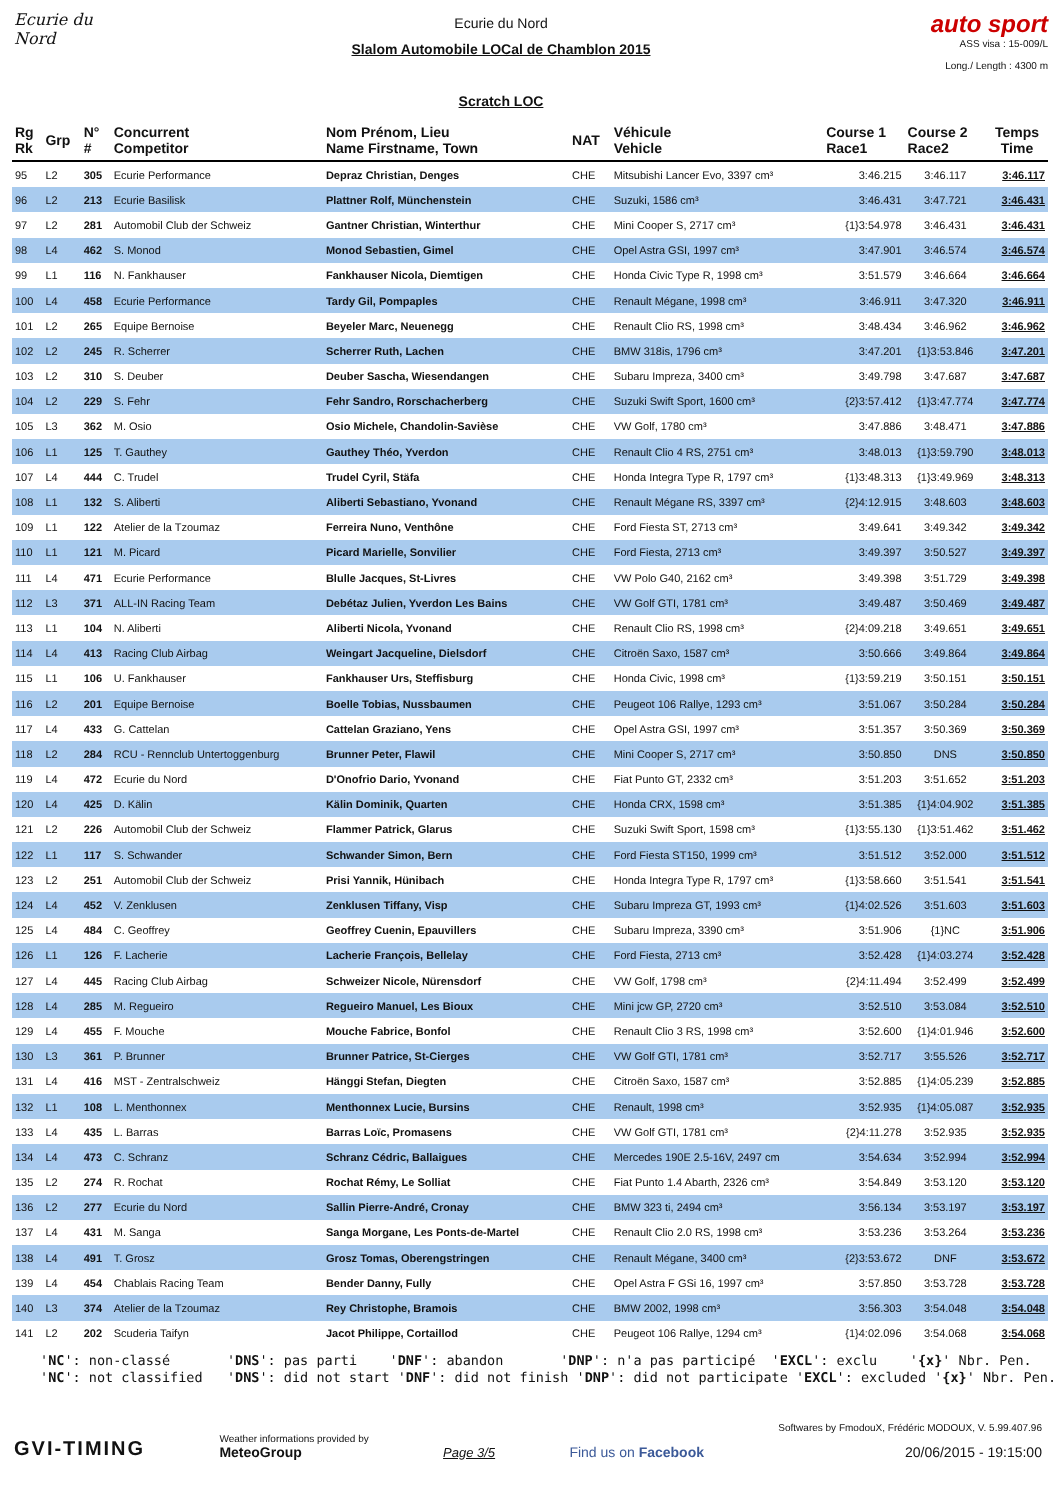Ecurie du Nord
Ecurie du Nord
Slalom Automobile LOCal de Chamblon 2015
Scratch LOC
auto sport
ASS visa : 15-009/L
Long./ Length : 4300 m
| Rg Rk | Grp | N° # | Concurrent Competitor | Nom Prénom, Lieu Name Firstname, Town | NAT | Véhicule Vehicle | Course 1 Race1 | Course 2 Race2 | Temps Time |
| --- | --- | --- | --- | --- | --- | --- | --- | --- | --- |
| 95 | L2 | 305 | Ecurie Performance | Depraz Christian, Denges | CHE | Mitsubishi Lancer Evo, 3397 cm³ | 3:46.215 | 3:46.117 | 3:46.117 |
| 96 | L2 | 213 | Ecurie Basilisk | Plattner Rolf, Münchenstein | CHE | Suzuki, 1586 cm³ | 3:46.431 | 3:47.721 | 3:46.431 |
| 97 | L2 | 281 | Automobil Club der Schweiz | Gantner Christian, Winterthur | CHE | Mini Cooper S, 2717 cm³ | {1}3:54.978 | 3:46.431 | 3:46.431 |
| 98 | L4 | 462 | S. Monod | Monod Sebastien, Gimel | CHE | Opel Astra GSI, 1997 cm³ | 3:47.901 | 3:46.574 | 3:46.574 |
| 99 | L1 | 116 | N. Fankhauser | Fankhauser Nicola, Diemtigen | CHE | Honda Civic Type R, 1998 cm³ | 3:51.579 | 3:46.664 | 3:46.664 |
| 100 | L4 | 458 | Ecurie Performance | Tardy Gil, Pompaples | CHE | Renault Mégane, 1998 cm³ | 3:46.911 | 3:47.320 | 3:46.911 |
| 101 | L2 | 265 | Equipe Bernoise | Beyeler Marc, Neuenegg | CHE | Renault Clio RS, 1998 cm³ | 3:48.434 | 3:46.962 | 3:46.962 |
| 102 | L2 | 245 | R. Scherrer | Scherrer Ruth, Lachen | CHE | BMW 318is, 1796 cm³ | 3:47.201 | {1}3:53.846 | 3:47.201 |
| 103 | L2 | 310 | S. Deuber | Deuber Sascha, Wiesendangen | CHE | Subaru Impreza, 3400 cm³ | 3:49.798 | 3:47.687 | 3:47.687 |
| 104 | L2 | 229 | S. Fehr | Fehr Sandro, Rorschacherberg | CHE | Suzuki Swift Sport, 1600 cm³ | {2}3:57.412 | {1}3:47.774 | 3:47.774 |
| 105 | L3 | 362 | M. Osio | Osio Michele, Chandolin-Savièse | CHE | VW Golf, 1780 cm³ | 3:47.886 | 3:48.471 | 3:47.886 |
| 106 | L1 | 125 | T. Gauthey | Gauthey Théo, Yverdon | CHE | Renault Clio 4 RS, 2751 cm³ | 3:48.013 | {1}3:59.790 | 3:48.013 |
| 107 | L4 | 444 | C. Trudel | Trudel Cyril, Stäfa | CHE | Honda Integra Type R, 1797 cm³ | {1}3:48.313 | {1}3:49.969 | 3:48.313 |
| 108 | L1 | 132 | S. Aliberti | Aliberti Sebastiano, Yvonand | CHE | Renault Mégane RS, 3397 cm³ | {2}4:12.915 | 3:48.603 | 3:48.603 |
| 109 | L1 | 122 | Atelier de la Tzoumaz | Ferreira Nuno, Venthône | CHE | Ford Fiesta ST, 2713 cm³ | 3:49.641 | 3:49.342 | 3:49.342 |
| 110 | L1 | 121 | M. Picard | Picard Marielle, Sonvilier | CHE | Ford Fiesta, 2713 cm³ | 3:49.397 | 3:50.527 | 3:49.397 |
| 111 | L4 | 471 | Ecurie Performance | Blulle Jacques, St-Livres | CHE | VW Polo G40, 2162 cm³ | 3:49.398 | 3:51.729 | 3:49.398 |
| 112 | L3 | 371 | ALL-IN Racing Team | Debétaz Julien, Yverdon Les Bains | CHE | VW Golf GTI, 1781 cm³ | 3:49.487 | 3:50.469 | 3:49.487 |
| 113 | L1 | 104 | N. Aliberti | Aliberti Nicola, Yvonand | CHE | Renault Clio RS, 1998 cm³ | {2}4:09.218 | 3:49.651 | 3:49.651 |
| 114 | L4 | 413 | Racing Club Airbag | Weingart Jacqueline, Dielsdorf | CHE | Citroën Saxo, 1587 cm³ | 3:50.666 | 3:49.864 | 3:49.864 |
| 115 | L1 | 106 | U. Fankhauser | Fankhauser Urs, Steffisburg | CHE | Honda Civic, 1998 cm³ | {1}3:59.219 | 3:50.151 | 3:50.151 |
| 116 | L2 | 201 | Equipe Bernoise | Boelle Tobias, Nussbaumen | CHE | Peugeot 106 Rallye, 1293 cm³ | 3:51.067 | 3:50.284 | 3:50.284 |
| 117 | L4 | 433 | G. Cattelan | Cattelan Graziano, Yens | CHE | Opel Astra GSI, 1997 cm³ | 3:51.357 | 3:50.369 | 3:50.369 |
| 118 | L2 | 284 | RCU - Rennclub Untertoggenburg | Brunner Peter, Flawil | CHE | Mini Cooper S, 2717 cm³ | 3:50.850 | DNS | 3:50.850 |
| 119 | L4 | 472 | Ecurie du Nord | D'Onofrio Dario, Yvonand | CHE | Fiat Punto GT, 2332 cm³ | 3:51.203 | 3:51.652 | 3:51.203 |
| 120 | L4 | 425 | D. Kälin | Kälin Dominik, Quarten | CHE | Honda CRX, 1598 cm³ | 3:51.385 | {1}4:04.902 | 3:51.385 |
| 121 | L2 | 226 | Automobil Club der Schweiz | Flammer Patrick, Glarus | CHE | Suzuki Swift Sport, 1598 cm³ | {1}3:55.130 | {1}3:51.462 | 3:51.462 |
| 122 | L1 | 117 | S. Schwander | Schwander Simon, Bern | CHE | Ford Fiesta ST150, 1999 cm³ | 3:51.512 | 3:52.000 | 3:51.512 |
| 123 | L2 | 251 | Automobil Club der Schweiz | Prisi Yannik, Hünibach | CHE | Honda Integra Type R, 1797 cm³ | {1}3:58.660 | 3:51.541 | 3:51.541 |
| 124 | L4 | 452 | V. Zenklusen | Zenklusen Tiffany, Visp | CHE | Subaru Impreza GT, 1993 cm³ | {1}4:02.526 | 3:51.603 | 3:51.603 |
| 125 | L4 | 484 | C. Geoffrey | Geoffrey Cuenin, Epauvillers | CHE | Subaru Impreza, 3390 cm³ | 3:51.906 | {1}NC | 3:51.906 |
| 126 | L1 | 126 | F. Lacherie | Lacherie François, Bellelay | CHE | Ford Fiesta, 2713 cm³ | 3:52.428 | {1}4:03.274 | 3:52.428 |
| 127 | L4 | 445 | Racing Club Airbag | Schweizer Nicole, Nürensdorf | CHE | VW Golf, 1798 cm³ | {2}4:11.494 | 3:52.499 | 3:52.499 |
| 128 | L4 | 285 | M. Regueiro | Regueiro Manuel, Les Bioux | CHE | Mini jcw GP, 2720 cm³ | 3:52.510 | 3:53.084 | 3:52.510 |
| 129 | L4 | 455 | F. Mouche | Mouche Fabrice, Bonfol | CHE | Renault Clio 3 RS, 1998 cm³ | 3:52.600 | {1}4:01.946 | 3:52.600 |
| 130 | L3 | 361 | P. Brunner | Brunner Patrice, St-Cierges | CHE | VW Golf GTI, 1781 cm³ | 3:52.717 | 3:55.526 | 3:52.717 |
| 131 | L4 | 416 | MST - Zentralschweiz | Hänggi Stefan, Diegten | CHE | Citroën Saxo, 1587 cm³ | 3:52.885 | {1}4:05.239 | 3:52.885 |
| 132 | L1 | 108 | L. Menthonnex | Menthonnex Lucie, Bursins | CHE | Renault, 1998 cm³ | 3:52.935 | {1}4:05.087 | 3:52.935 |
| 133 | L4 | 435 | L. Barras | Barras Loïc, Promasens | CHE | VW Golf GTI, 1781 cm³ | {2}4:11.278 | 3:52.935 | 3:52.935 |
| 134 | L4 | 473 | C. Schranz | Schranz Cédric, Ballaigues | CHE | Mercedes 190E 2.5-16V, 2497 cm | 3:54.634 | 3:52.994 | 3:52.994 |
| 135 | L2 | 274 | R. Rochat | Rochat Rémy, Le Solliat | CHE | Fiat Punto 1.4 Abarth, 2326 cm³ | 3:54.849 | 3:53.120 | 3:53.120 |
| 136 | L2 | 277 | Ecurie du Nord | Sallin Pierre-André, Cronay | CHE | BMW 323 ti, 2494 cm³ | 3:56.134 | 3:53.197 | 3:53.197 |
| 137 | L4 | 431 | M. Sanga | Sanga Morgane, Les Ponts-de-Martel | CHE | Renault Clio 2.0 RS, 1998 cm³ | 3:53.236 | 3:53.264 | 3:53.236 |
| 138 | L4 | 491 | T. Grosz | Grosz Tomas, Oberengstringen | CHE | Renault Mégane, 3400 cm³ | {2}3:53.672 | DNF | 3:53.672 |
| 139 | L4 | 454 | Chablais Racing Team | Bender Danny, Fully | CHE | Opel Astra F GSi 16, 1997 cm³ | 3:57.850 | 3:53.728 | 3:53.728 |
| 140 | L3 | 374 | Atelier de la Tzoumaz | Rey Christophe, Bramois | CHE | BMW 2002, 1998 cm³ | 3:56.303 | 3:54.048 | 3:54.048 |
| 141 | L2 | 202 | Scuderia Taifyn | Jacot Philippe, Cortaillod | CHE | Peugeot 106 Rallye, 1294 cm³ | {1}4:02.096 | 3:54.068 | 3:54.068 |
'NC': non-classé 'DNS': pas parti 'DNF': abandon 'DNP': n'a pas participé 'EXCL': exclu '{x}' Nbr. Pen. 'NC': not classified 'DNS': did not start 'DNF': did not finish 'DNP': did not participate 'EXCL': excluded '{x}' Nbr. Pen.
GVI-TIMING
Weather informations provided by
MeteoGroup
Page 3/5
Find us on Facebook
Softwares by FmodouX, Frédéric MODOUX, V. 5.99.407.96
20/06/2015 - 19:15:00